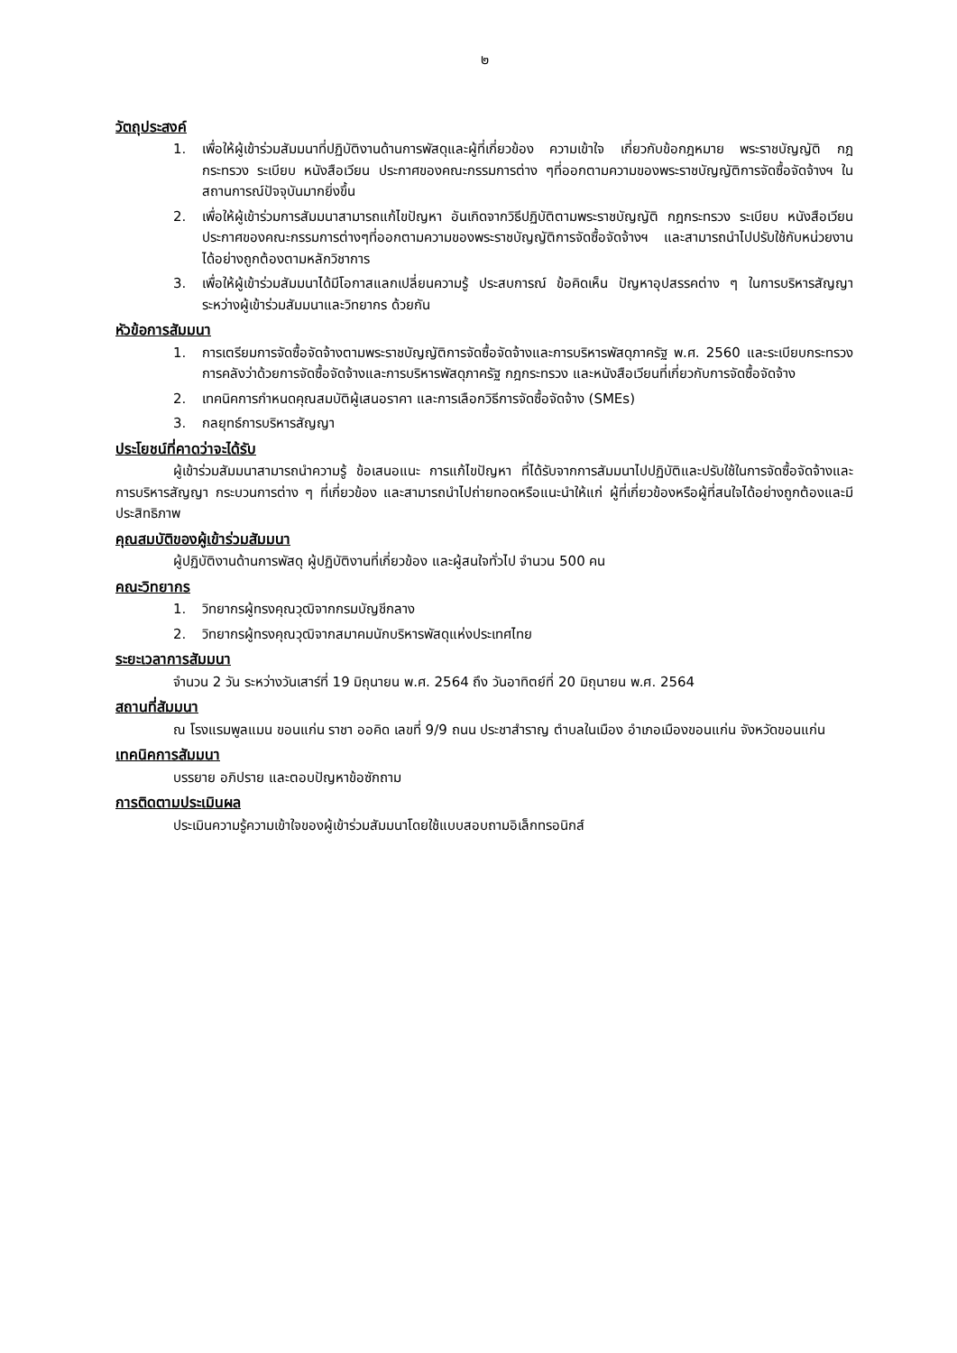๒
วัตถุประสงค์
1. เพื่อให้ผู้เข้าร่วมสัมมนาที่ปฏิบัติงานด้านการพัสดุและผู้ที่เกี่ยวข้อง ความเข้าใจ เกี่ยวกับข้อกฎหมาย พระราชบัญญัติ กฎกระทรวง ระเบียบ หนังสือเวียน ประกาศของคณะกรรมการต่าง ๆที่ออกตามความของพระราชบัญญัติการจัดซื้อจัดจ้างฯ ในสถานการณ์ปัจจุบันมากยิ่งขึ้น
2. เพื่อให้ผู้เข้าร่วมการสัมมนาสามารถแก้ไขปัญหา อันเกิดจากวิธีปฏิบัติตามพระราชบัญญัติ กฎกระทรวง ระเบียบ หนังสือเวียน ประกาศของคณะกรรมการต่างๆที่ออกตามความของพระราชบัญญัติการจัดซื้อจัดจ้างฯ และสามารถนำไปปรับใช้กับหน่วยงานได้อย่างถูกต้องตามหลักวิชาการ
3. เพื่อให้ผู้เข้าร่วมสัมมนาได้มีโอกาสแลกเปลี่ยนความรู้ ประสบการณ์ ข้อคิดเห็น ปัญหาอุปสรรคต่าง ๆ ในการบริหารสัญญา ระหว่างผู้เข้าร่วมสัมมนาและวิทยากร ด้วยกัน
หัวข้อการสัมมนา
1. การเตรียมการจัดซื้อจัดจ้างตามพระราชบัญญัติการจัดซื้อจัดจ้างและการบริหารพัสดุภาครัฐ พ.ศ. 2560 และระเบียบกระทรวงการคลังว่าด้วยการจัดซื้อจัดจ้างและการบริหารพัสดุภาครัฐ กฎกระทรวง และหนังสือเวียนที่เกี่ยวกับการจัดซื้อจัดจ้าง
2. เทคนิคการกำหนดคุณสมบัติผู้เสนอราคา และการเลือกวิธีการจัดซื้อจัดจ้าง (SMEs)
3. กลยุทธ์การบริหารสัญญา
ประโยชน์ที่คาดว่าจะได้รับ
ผู้เข้าร่วมสัมมนาสามารถนำความรู้ ข้อเสนอแนะ การแก้ไขปัญหา ที่ได้รับจากการสัมมนาไปปฏิบัติและปรับใช้ในการจัดซื้อจัดจ้างและการบริหารสัญญา กระบวนการต่าง ๆ ที่เกี่ยวข้อง และสามารถนำไปถ่ายทอดหรือแนะนำให้แก่ ผู้ที่เกี่ยวข้องหรือผู้ที่สนใจได้อย่างถูกต้องและมีประสิทธิภาพ
คุณสมบัติของผู้เข้าร่วมสัมมนา
ผู้ปฏิบัติงานด้านการพัสดุ ผู้ปฏิบัติงานที่เกี่ยวข้อง และผู้สนใจทั่วไป จำนวน 500 คน
คณะวิทยากร
1. วิทยากรผู้ทรงคุณวุฒิจากกรมบัญชีกลาง
2. วิทยากรผู้ทรงคุณวุฒิจากสมาคมนักบริหารพัสดุแห่งประเทศไทย
ระยะเวลาการสัมมนา
จำนวน 2 วัน ระหว่างวันเสาร์ที่ 19 มิถุนายน พ.ศ. 2564 ถึง วันอาทิตย์ที่ 20 มิถุนายน พ.ศ. 2564
สถานที่สัมมนา
ณ โรงแรมพูลแมน ขอนแก่น ราชา ออคิด เลขที่ 9/9 ถนน ประชาสำราญ ตำบลในเมือง อำเภอเมืองขอนแก่น จังหวัดขอนแก่น
เทคนิคการสัมมนา
บรรยาย อภิปราย และตอบปัญหาข้อซักถาม
การติดตามประเมินผล
ประเมินความรู้ความเข้าใจของผู้เข้าร่วมสัมมนาโดยใช้แบบสอบถามอิเล็กทรอนิกส์